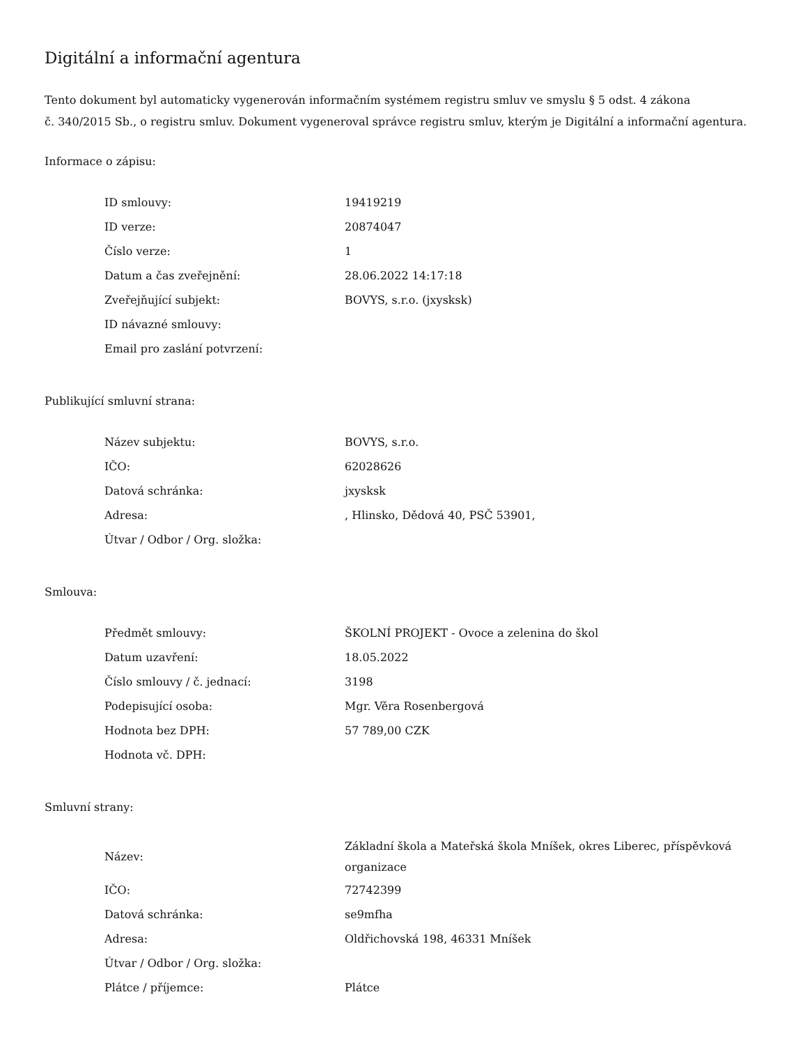Digitální a informační agentura
Tento dokument byl automaticky vygenerován informačním systémem registru smluv ve smyslu § 5 odst. 4 zákona
č. 340/2015 Sb., o registru smluv. Dokument vygeneroval správce registru smluv, kterým je Digitální a informační agentura.
Informace o zápisu:
| ID smlouvy: | 19419219 |
| ID verze: | 20874047 |
| Číslo verze: | 1 |
| Datum a čas zveřejnění: | 28.06.2022 14:17:18 |
| Zveřejňující subjekt: | BOVYS, s.r.o. (jxysksk) |
| ID návazné smlouvy: | |
| Email pro zaslání potvrzení: | |
Publikující smluvní strana:
| Název subjektu: | BOVYS, s.r.o. |
| IČO: | 62028626 |
| Datová schránka: | jxysksk |
| Adresa: | , Hlinsko, Dědová 40, PSČ 53901, |
| Útvar / Odbor / Org. složka: | |
Smlouva:
| Předmět smlouvy: | ŠKOLNÍ PROJEKT - Ovoce a zelenina do škol |
| Datum uzavření: | 18.05.2022 |
| Číslo smlouvy / č. jednací: | 3198 |
| Podepisující osoba: | Mgr. Věra Rosenbergová |
| Hodnota bez DPH: | 57 789,00 CZK |
| Hodnota vč. DPH: | |
Smluvní strany:
| Název: | Základní škola a Mateřská škola Mníšek, okres Liberec, příspěvková organizace |
| IČO: | 72742399 |
| Datová schránka: | se9mfha |
| Adresa: | Oldřichovská 198, 46331 Mníšek |
| Útvar / Odbor / Org. složka: | |
| Plátce / příjemce: | Plátce |